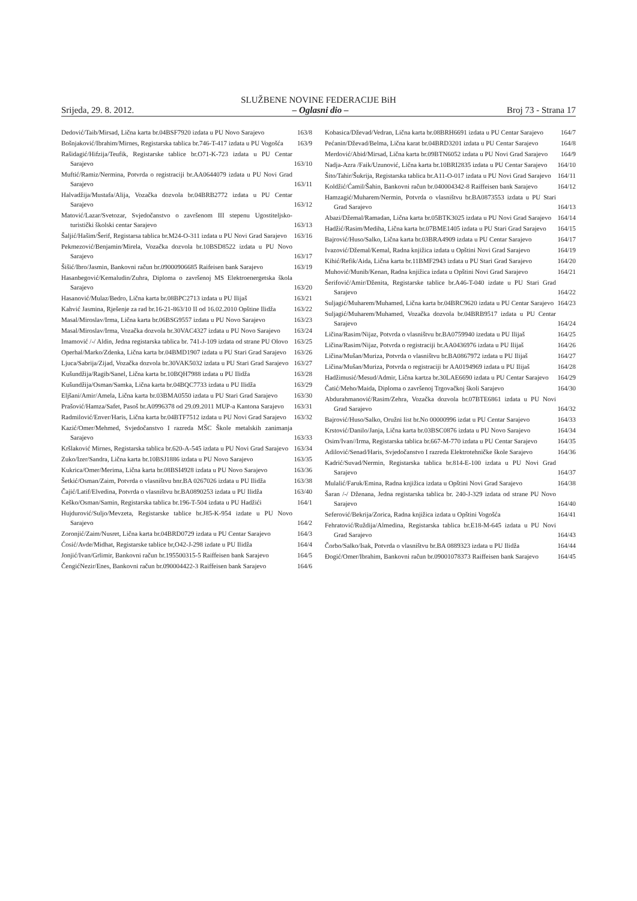SLUŽBENE NOVINE FEDERACIJE BiH
Srijeda, 29. 8. 2012. – Oglasni dio – Broj 73 - Strana 17
Dedović/Taib/Mirsad, Lična karta br.04BSF7920 izdata u PU Novo Sarajevo 163/8
Bošnjaković/Ibrahim/Mirnes, Registarska tablica br.746-T-417 izdata u PU Vogošća 163/9
Rašidagić/Hifzija/Teufik, Registarske tablice br.O71-K-723 izdata u PU Centar Sarajevo 163/10
Muftić/Ramiz/Nermina, Potvrda o registraciji br.AA0644079 izdata u PU Novi Grad Sarajevo 163/11
Halvadžija/Mustafa/Alija, Vozačka dozvola br.04BRB2772 izdata u PU Centar Sarajevo 163/12
Matović/Lazar/Svetozar, Svjedočanstvo o završenom III stepenu Ugostiteljsko-turistički školski centar Sarajevo 163/13
Šaljić/Hašim/Šerif, Registarsa tablica br.M24-O-311 izdata u PU Novi Grad Sarajevo 163/16
Pekmezović/Benjamin/Mirela, Vozačka dozvola br.10BSD8522 izdata u PU Novo Sarajevo 163/17
Šišić/Ibro/Jasmin, Bankovni račun br.09000906685 Raifeisen bank Sarajevo 163/19
Hasanbegović/Kemaludin/Zuhra, Diploma o završenoj MS Elektroenergetska škola Sarajevo 163/20
Hasanović/Mulaz/Bedro, Lična karta br.08BPC2713 izdata u PU Ilijaš 163/21
Kahvić Jasmina, Rješenje za rad br.16-21-863/10 II od 16.02.2010 Opštine Ilidža 163/22
Masal/Miroslav/Irma, Lična karta br.06BSG9557 izdata u PU Novo Sarajevo 163/23
Masal/Miroslav/Irma, Vozačka dozvola br.30VAC4327 izdata u PU Novo Sarajevo 163/24
Imamović /-/ Aldin, Jedna registarska tablica br. 741-J-109 izdata od strane PU Olovo 163/25
Operhal/Marko/Zdenka, Lična karta br.04BMD1907 izdata u PU Stari Grad Sarajevo 163/26
Ljuca/Sabrija/Zijad, Vozačka dozvola br.30VAK5032 izdata u PU Stari Grad Sarajevo 163/27
Kušundžija/Ragib/Sanel, Lična karta br.10BQH7988 izdata u PU Ilidža 163/28
Kušundžija/Osman/Samka, Lična karta br.04BQC7733 izdata u PU Ilidža 163/29
Eljšani/Amir/Amela, Lična karta br.03BMA0550 izdata u PU Stari Grad Sarajevo 163/30
Prašović/Hamza/Safet, Pasoš br.A0996378 od 29.09.2011 MUP-a Kantona Sarajevo 163/31
Radmilović/Enver/Haris, Lična karta br.04BTF7512 izdata u PU Novi Grad Sarajevo 163/32
Kazić/Omer/Mehmed, Svjedočanstvo I razreda MŠC Škole metalskih zanimanja Sarajevo 163/33
Kršlaković Mirnes, Registarska tablica br.620-A-545 izdata u PU Novi Grad Sarajevo 163/34
Zuko/Izer/Sandra, Lična karta br.10BSJ1886 izdata u PU Novo Sarajevo 163/35
Kukrica/Omer/Merima, Lična karta br.08BSI4928 izdata u PU Novo Sarajevo 163/36
Šetkić/Osman/Zaim, Potvrda o vlasništvu bnr.BA 0267026 izdata u PU Ilidža 163/38
Čajić/Latif/Elvedina, Potvrda o vlasništvu br.BA0890253 izdata u PU Ilidža 163/40
Keško/Osman/Samin, Registarska tablica br.196-T-504 izdata u PU Hadžići 164/1
Hujdurović/Suljo/Mevzeta, Registarske tablice br.J85-K-954 izdate u PU Novo Sarajevo 164/2
Zoronjić/Zaim/Nusret, Lična karta br.04BRD0729 izdata u PU Centar Sarajevo 164/3
Ćosić/Avde/Midhat, Registarske tablice br,O42-J-298 izdate u PU Ilidža 164/4
Jonjić/Ivan/Grlimir, Bankovni račun br.195500315-5 Raiffeisen bank Sarajevo 164/5
ČengićNezir/Enes, Bankovni račun br.090004422-3 Raiffeisen bank Sarajevo 164/6
Kobasica/Dževad/Vedran, Lična karta br.08BRH6691 izdata u PU Centar Sarajevo 164/7
Pećanin/Dževad/Belma, Lična karat br.04BRD3201 izdata u PU Centar Sarajevo 164/8
Merdović/Abid/Mirsad, Lična karta br.09BTN6052 izdata u PU Novi Grad Sarajevo 164/9
Nadja-Azra /Faik/Uzunović, Lična karta br.10BRI2835 izdata u PU Centar Sarajevo 164/10
Šito/Tahir/Šukrija, Registarska tablica br.A11-O-017 izdata u PU Novi Grad Sarajevo 164/11
Koldžić/Ćamil/Šahin, Bankovni račun br.040004342-8 Raiffeisen bank Sarajevo 164/12
Hamzagić/Muharem/Nermin, Potvrda o vlasništvu br.BA0873553 izdata u PU Stari Grad Sarajevo 164/13
Abazi/Džemal/Ramadan, Lična karta br.05BTK3025 izdata u PU Novi Grad Sarajevo 164/14
Hadžić/Rasim/Mediha, Lična karta br.07BME1405 izdata u PU Stari Grad Sarajevo 164/15
Bajrović/Huso/Salko, Lična karta br.03BRA4909 izdata u PU Centar Sarajevo 164/17
Ivazović/Džemal/Kemal, Radna knjižica izdata u Opštini Novi Grad Sarajevo 164/19
Kihić/Refik/Aida, Lična karta br.11BMF2943 izdata u PU Stari Grad Sarajevo 164/20
Muhović/Munib/Kenan, Radna knjižica izdata u Opštini Novi Grad Sarajevo 164/21
Šerifović/Amir/Dženita, Registarske tablice br.A46-T-040 izdate u PU Stari Grad Sarajevo 164/22
Suljagić/Muharem/Muhamed, Lična karta br.04BRC9620 izdata u PU Centar Sarajevo 164/23
Suljagić/Muharem/Muhamed, Vozačka dozvola br.04BRB9517 izdata u PU Centar Sarajevo 164/24
Ličina/Rasim/Nijaz, Potvrda o vlasništvu br.BA0759940 izedata u PU Ilijaš 164/25
Ličina/Rasim/Nijaz, Potvrda o registraciji br.AA0436976 izdata u PU Ilijaš 164/26
Ličina/Mušan/Muriza, Potvrda o vlasništvu br.BA0867972 izdata u PU Ilijaš 164/27
Ličina/Mušan/Muriza, Potvrda o registraciji br AA0194969 izdata u PU Ilijaš 164/28
Hadžimusić/Mesud/Admir, Lična kartza br.30LAE6690 izdata u PU Centar Sarajevo 164/29
Čatić/Meho/Maida, Diploma o završenoj Trgovačkoj školi Sarajevo 164/30
Abdurahmanović/Rasim/Zehra, Vozačka dozvola br.07BTE6861 izdata u PU Novi Grad Sarajevo 164/32
Bajrović/Huso/Salko, Oružni list br.No 00000996 izdat u PU Centar Sarajevo 164/33
Krstović/Danilo/Janja, Lična karta br.03BSC0876 izdata u PU Novo Sarajevo 164/34
Osim/Ivan//Irma, Registarska tablica br.667-M-770 izdata u PU Centar Sarajevo 164/35
Adilović/Senad/Haris, Svjedočanstvo I razreda Elektrotehničke škole Sarajevo 164/36
Kadrić/Suvad/Nermin, Registarska tablica br.814-E-100 izdata u PU Novi Grad Sarajevo 164/37
Mulalić/Faruk/Emina, Radna knjižica izdata u Opštini Novi Grad Sarajevo 164/38
Šaran /-/ Dženana, Jedna registarska tablica br. 240-J-329 izdata od strane PU Novo Sarajevo 164/40
Seferović/Bekrija/Zorica, Radna knjižica izdata u Opštini Vogošća 164/41
Fehratović/Ruždija/Almedina, Registarska tablica br.E18-M-645 izdata u PU Novi Grad Sarajevo 164/43
Čorbo/Salko/Isak, Potvrda o vlasništvu br.BA 0889323 izdata u PU Ilidža 164/44
Đogić/Omer/Ibrahim, Bankovni račun br.09001078373 Raiffeisen bank Sarajevo 164/45